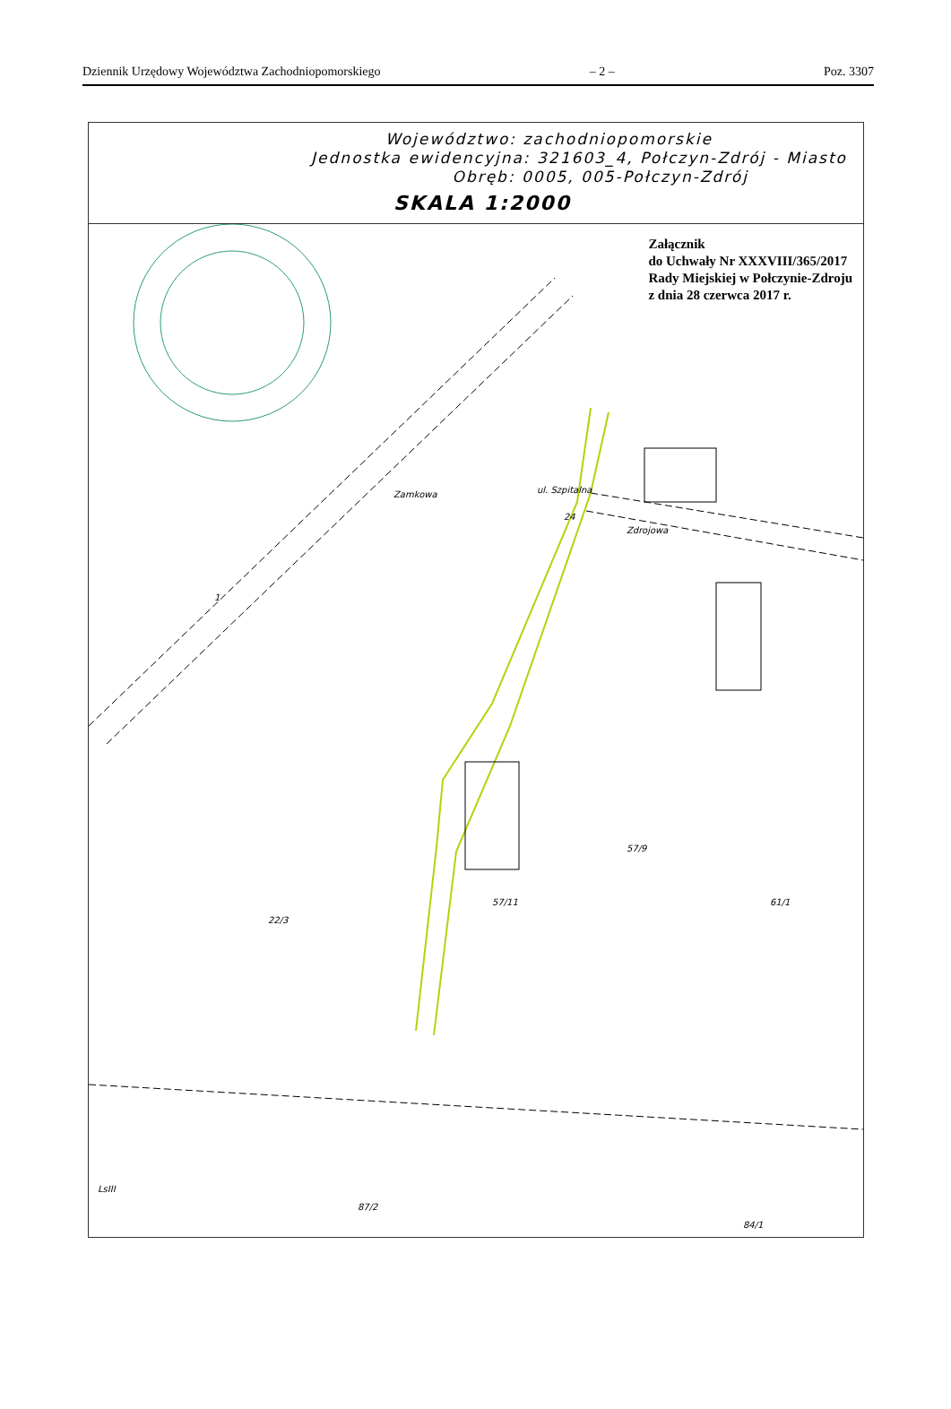Dziennik Urzędowy Województwa Zachodniopomorskiego – 2 – Poz. 3307
Województwo: zachodniopomorskie
Jednostka ewidencyjna: 321603_4, Połczyn-Zdrój - Miasto
Obręb: 0005, 005-Połczyn-Zdrój
SKALA 1:2000
Załącznik
do Uchwały Nr XXXVIII/365/2017
Rady Miejskiej w Połczynie-Zdroju
z dnia 28 czerwca 2017 r.
24
Zdrojowa
Zamkowa
ul. Szpitalna
1
57/11
57/9
61/1
22/3
87/2
LsIII
84/1